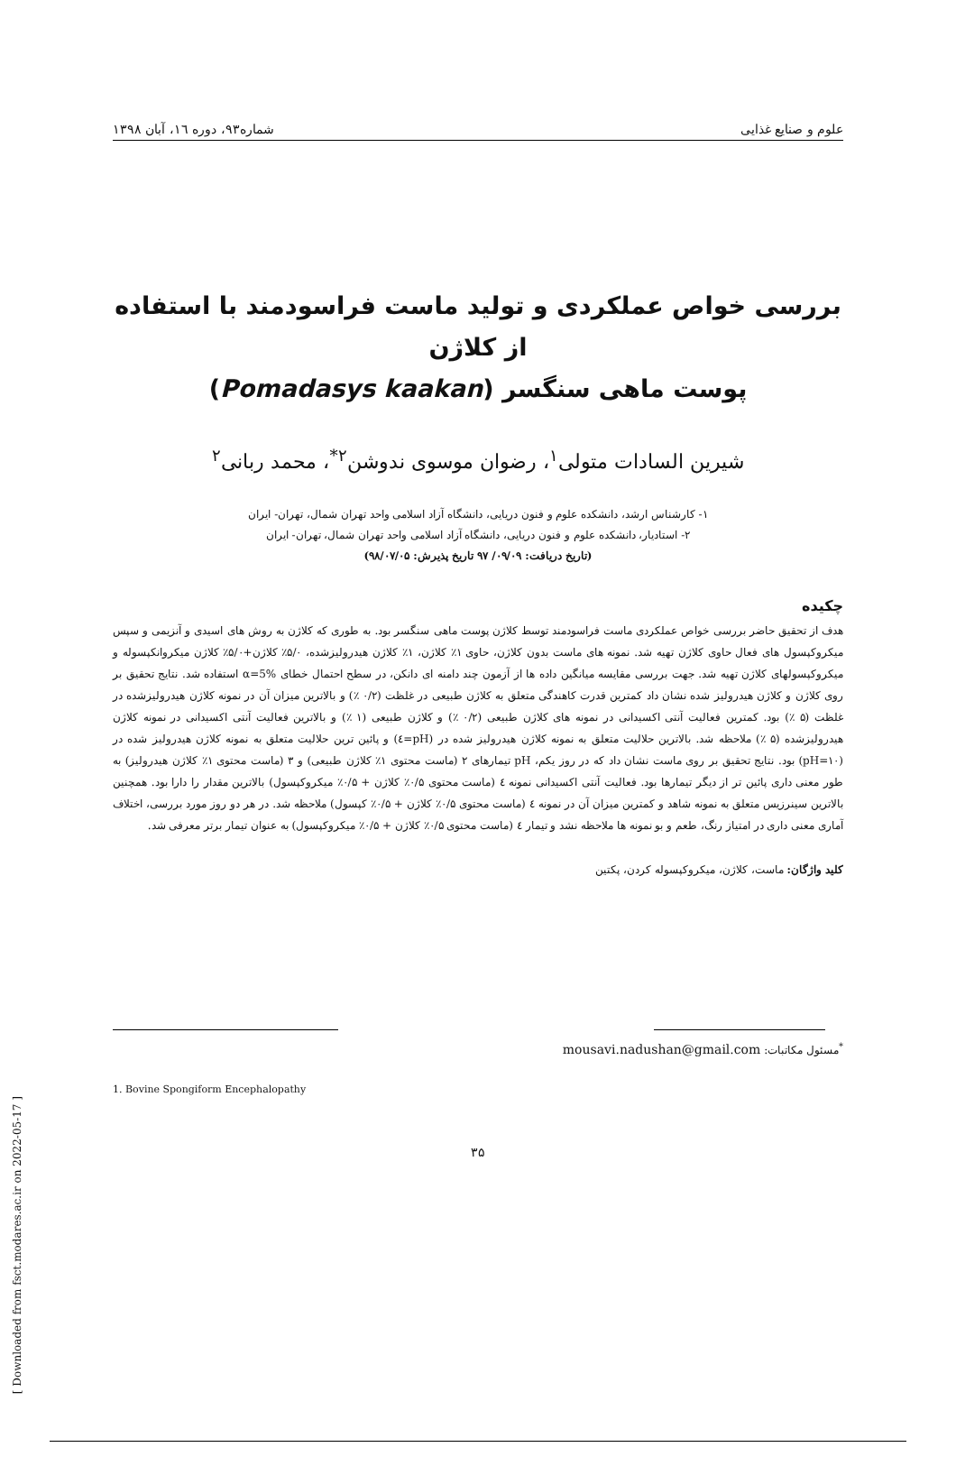علوم و صنایع غذایی شماره۹۳، دوره ۱٦، آبان ۱۳۹۸
بررسی خواص عملکردی و تولید ماست فراسودمند با استفاده از کلاژن
پوست ماهی سنگسر (Pomadasys kaakan)
شیرین السادات متولی<sup>۱</sup>، رضوان موسوی ندوشن<sup>۲*</sup>، محمد ربانی<sup>۲</sup>
۱- کارشناس ارشد، دانشکده علوم و فنون دریایی، دانشگاه آزاد اسلامی واحد تهران شمال، تهران- ایران
۲- استادیار، دانشکده علوم و فنون دریایی، دانشگاه آزاد اسلامی واحد تهران شمال، تهران- ایران
(تاریخ دریافت: ۰۹/۰۹/ ۹۷ تاریخ پذیرش: ۹۸/۰۷/۰۵)
چکیده
هدف از تحقیق حاضر بررسی خواص عملکردی ماست فراسودمند توسط کلاژن پوست ماهی سنگسر بود. به طوری که کلاژن به روش های اسیدی و آنزیمی و سپس میکروکپسول های فعال حاوی کلاژن تهیه شد. نمونه های ماست بدون کلاژن، حاوی ۱٪ کلاژن، ۱٪ کلاژن هیدرولیزشده، ۵/۰٪ کلاژن+۵/۰٪ کلاژن میکروانکپسوله و میکروکپسولهای کلاژن تهیه شد. جهت بررسی مقایسه میانگین داده ها از آزمون چند دامنه ای دانکن، در سطح احتمال خطای α=5% استفاده شد. نتایج تحقیق بر روی کلاژن و کلاژن هیدرولیز شده نشان داد کمترین قدرت کاهندگی متعلق به کلاژن طبیعی در غلظت (۰/۲ ٪) و بالاترین میزان آن در نمونه کلاژن هیدرولیزشده در غلظت (۵ ٪) بود. کمترین فعالیت آنتی اکسیدانی در نمونه های کلاژن طبیعی (۰/۲ ٪) و کلاژن طبیعی (۱ ٪) و بالاترین فعالیت آنتی اکسیدانی در نمونه کلاژن هیدرولیزشده (۵ ٪) ملاحظه شد. بالاترین حلالیت متعلق به نمونه کلاژن هیدرولیز شده در (pH=٤) و پائین ترین حلالیت متعلق به نمونه کلاژن هیدرولیز شده در (pH=۱۰) بود. نتایج تحقیق بر روی ماست نشان داد که در روز یکم، pH تیمارهای ۲ (ماست محتوی ۱٪ کلاژن طبیعی) و ۳ (ماست محتوی ۱٪ کلاژن هیدرولیز) به طور معنی داری پائین تر از دیگر تیمارها بود. فعالیت آنتی اکسیدانی نمونه ٤ (ماست محتوی ۰/۵٪ کلاژن + ۰/۵٪ میکروکپسول) بالاترین مقدار را دارا بود. همچنین بالاترین سینرزیس متعلق به نمونه شاهد و کمترین میزان آن در نمونه ٤ (ماست محتوی ۰/۵٪ کلاژن + ۰/۵٪ کپسول) ملاحظه شد. در هر دو روز مورد بررسی، اختلاف آماری معنی داری در امتیاز رنگ، طعم و بو نمونه ها ملاحظه نشد و تیمار ٤ (ماست محتوی ۰/۵٪ کلاژن + ۰/۵٪ میکروکپسول) به عنوان تیمار برتر معرفی شد.
کلید واژگان: ماست، کلاژن، میکروکپسوله کردن، پکتین
<sup>*</sup> مسئول مکاتبات: mousavi.nadushan@gmail.com
1. Bovine Spongiform Encephalopathy
۳۵
[ Downloaded from fsct.modares.ac.ir on 2022-05-17 ]